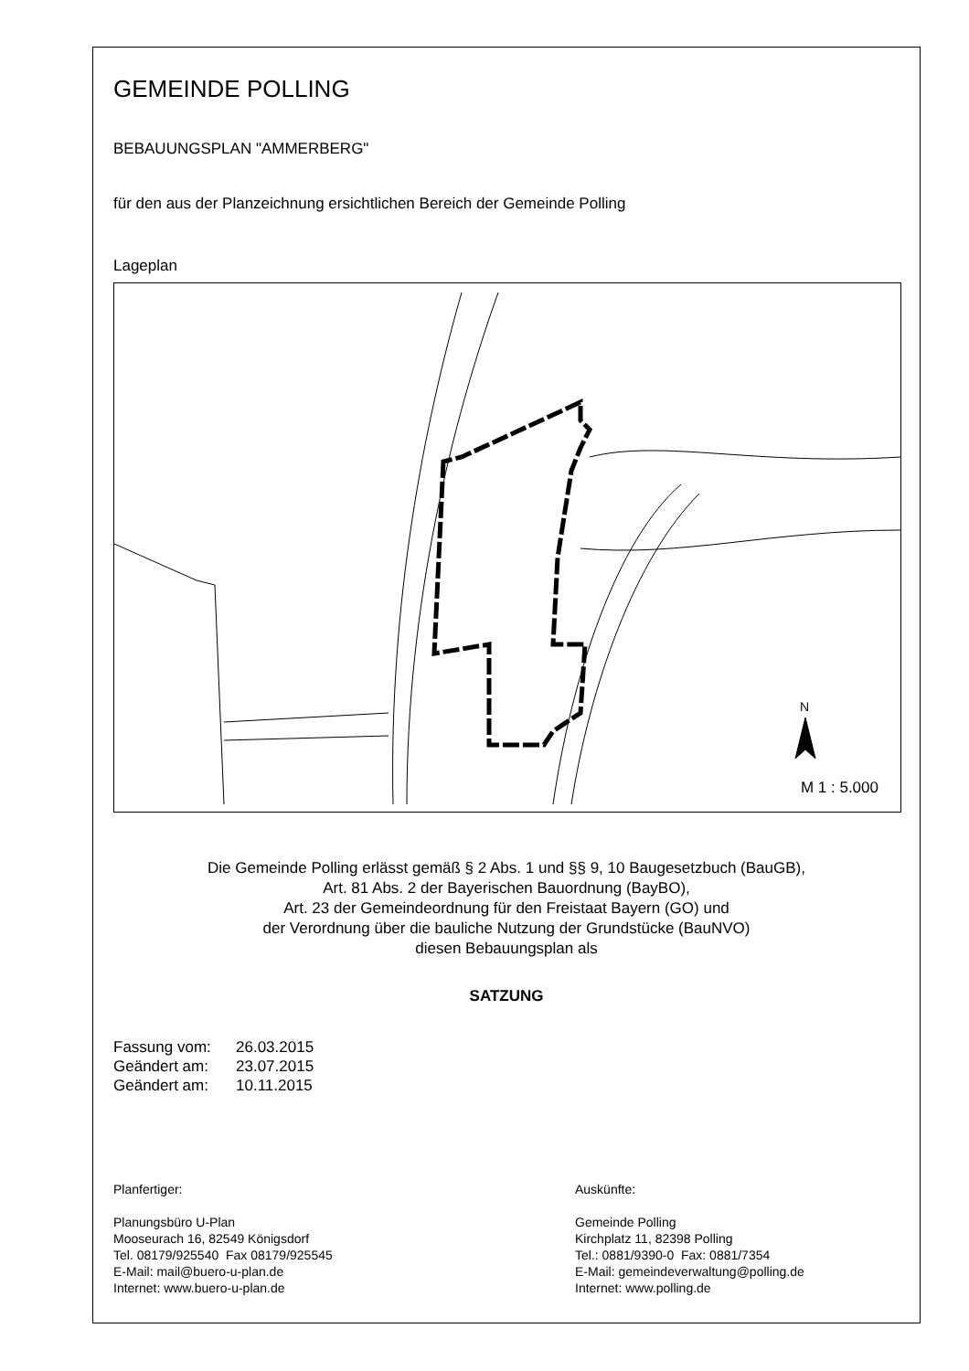GEMEINDE POLLING
BEBAUUNGSPLAN "AMMERBERG"
für den aus der Planzeichnung ersichtlichen Bereich der Gemeinde Polling
Lageplan
N
M 1 : 5.000
Die Gemeinde Polling erlässt gemäß § 2 Abs. 1 und §§ 9, 10 Baugesetzbuch (BauGB),
Art. 81 Abs. 2 der Bayerischen Bauordnung (BayBO),
Art. 23 der Gemeindeordnung für den Freistaat Bayern (GO) und
der Verordnung über die bauliche Nutzung der Grundstücke (BauNVO)
diesen Bebauungsplan als
SATZUNG
Fassung vom: 26.03.2015
Geändert am: 23.07.2015
Geändert am: 10.11.2015
Planfertiger:
Planungsbüro U-Plan
Mooseurach 16, 82549 Königsdorf
Tel. 08179/925540 Fax 08179/925545
E-Mail: mail@buero-u-plan.de
Internet: www.buero-u-plan.de
Auskünfte:
Gemeinde Polling
Kirchplatz 11, 82398 Polling
Tel.: 0881/9390-0 Fax: 0881/7354
E-Mail: gemeindeverwaltung@polling.de
Internet: www.polling.de